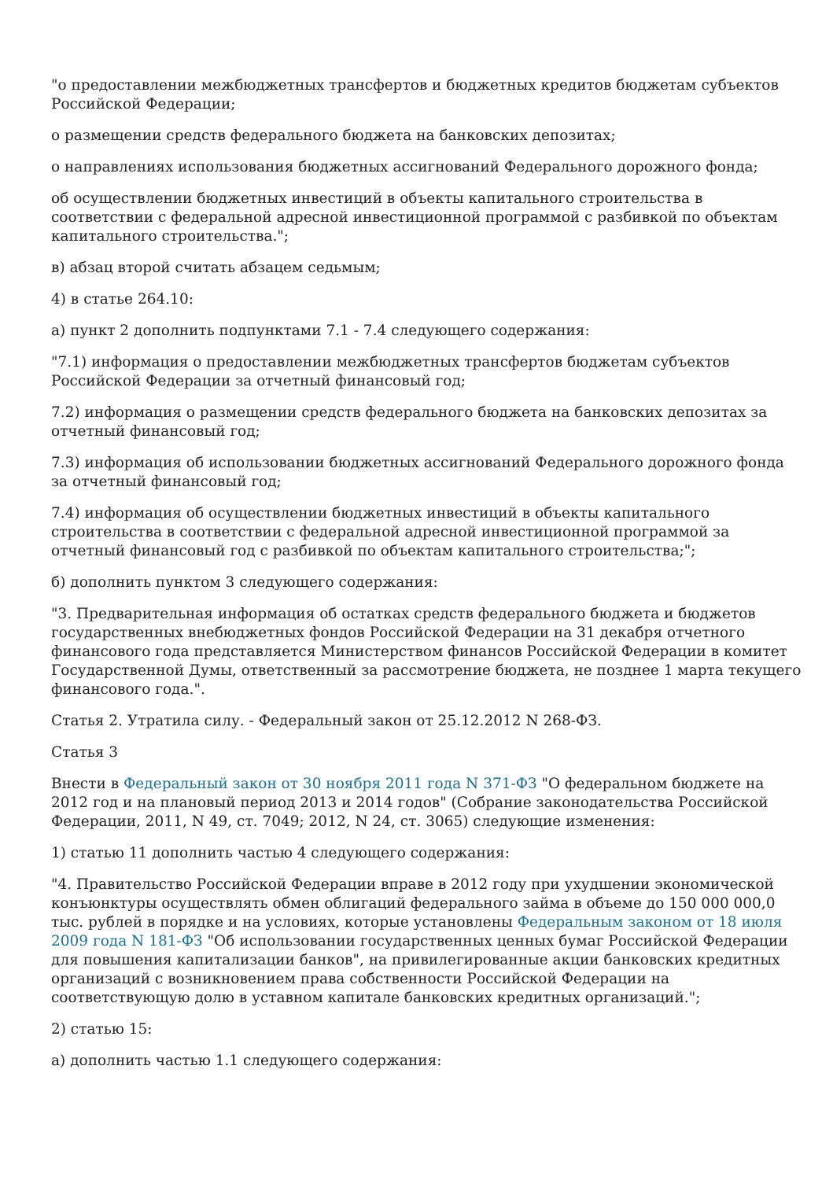"о предоставлении межбюджетных трансфертов и бюджетных кредитов бюджетам субъектов Российской Федерации;
о размещении средств федерального бюджета на банковских депозитах;
о направлениях использования бюджетных ассигнований Федерального дорожного фонда;
об осуществлении бюджетных инвестиций в объекты капитального строительства в соответствии с федеральной адресной инвестиционной программой с разбивкой по объектам капитального строительства.";
в) абзац второй считать абзацем седьмым;
4) в статье 264.10:
а) пункт 2 дополнить подпунктами 7.1 - 7.4 следующего содержания:
"7.1) информация о предоставлении межбюджетных трансфертов бюджетам субъектов Российской Федерации за отчетный финансовый год;
7.2) информация о размещении средств федерального бюджета на банковских депозитах за отчетный финансовый год;
7.3) информация об использовании бюджетных ассигнований Федерального дорожного фонда за отчетный финансовый год;
7.4) информация об осуществлении бюджетных инвестиций в объекты капитального строительства в соответствии с федеральной адресной инвестиционной программой за отчетный финансовый год с разбивкой по объектам капитального строительства;";
б) дополнить пунктом 3 следующего содержания:
"3. Предварительная информация об остатках средств федерального бюджета и бюджетов государственных внебюджетных фондов Российской Федерации на 31 декабря отчетного финансового года представляется Министерством финансов Российской Федерации в комитет Государственной Думы, ответственный за рассмотрение бюджета, не позднее 1 марта текущего финансового года.".
Статья 2. Утратила силу. - Федеральный закон от 25.12.2012 N 268-ФЗ.
Статья 3
Внести в Федеральный закон от 30 ноября 2011 года N 371-ФЗ "О федеральном бюджете на 2012 год и на плановый период 2013 и 2014 годов" (Собрание законодательства Российской Федерации, 2011, N 49, ст. 7049; 2012, N 24, ст. 3065) следующие изменения:
1) статью 11 дополнить частью 4 следующего содержания:
"4. Правительство Российской Федерации вправе в 2012 году при ухудшении экономической конъюнктуры осуществлять обмен облигаций федерального займа в объеме до 150 000 000,0 тыс. рублей в порядке и на условиях, которые установлены Федеральным законом от 18 июля 2009 года N 181-ФЗ "Об использовании государственных ценных бумаг Российской Федерации для повышения капитализации банков", на привилегированные акции банковских кредитных организаций с возникновением права собственности Российской Федерации на соответствующую долю в уставном капитале банковских кредитных организаций.";
2) статью 15:
а) дополнить частью 1.1 следующего содержания: